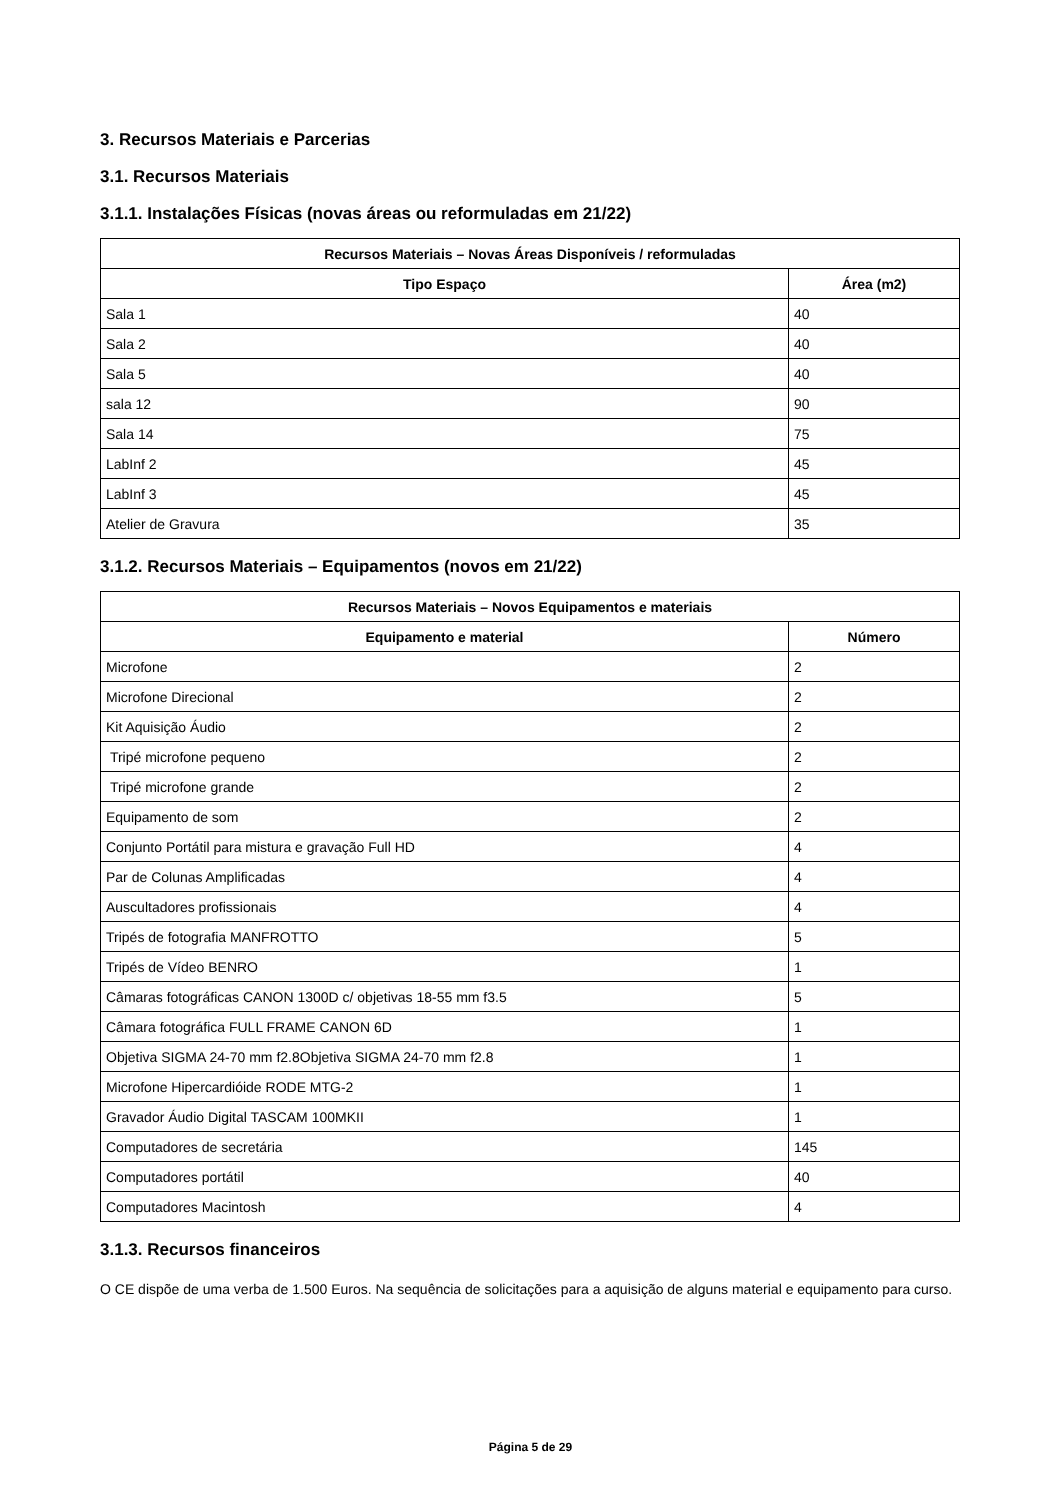3. Recursos Materiais e Parcerias
3.1. Recursos Materiais
3.1.1. Instalações Físicas (novas áreas ou reformuladas em 21/22)
| Recursos Materiais – Novas Áreas Disponíveis / reformuladas | |
| --- | --- |
| Tipo Espaço | Área (m2) |
| Sala 1 | 40 |
| Sala 2 | 40 |
| Sala 5 | 40 |
| sala 12 | 90 |
| Sala 14 | 75 |
| LabInf 2 | 45 |
| LabInf 3 | 45 |
| Atelier de Gravura | 35 |
3.1.2. Recursos Materiais – Equipamentos (novos em 21/22)
| Recursos Materiais – Novos Equipamentos e materiais | |
| --- | --- |
| Equipamento e material | Número |
| Microfone | 2 |
| Microfone Direcional | 2 |
| Kit Aquisição Áudio | 2 |
| Tripé microfone pequeno | 2 |
| Tripé microfone grande | 2 |
| Equipamento de som | 2 |
| Conjunto Portátil para mistura e gravação Full HD | 4 |
| Par de Colunas Amplificadas | 4 |
| Auscultadores profissionais | 4 |
| Tripés de fotografia MANFROTTO | 5 |
| Tripés de Vídeo BENRO | 1 |
| Câmaras fotográficas CANON 1300D c/ objetivas 18-55 mm f3.5 | 5 |
| Câmara fotográfica FULL FRAME CANON 6D | 1 |
| Objetiva SIGMA 24-70 mm f2.8Objetiva SIGMA 24-70 mm f2.8 | 1 |
| Microfone Hipercardióide RODE MTG-2 | 1 |
| Gravador Áudio Digital TASCAM 100MKII | 1 |
| Computadores de secretária | 145 |
| Computadores portátil | 40 |
| Computadores Macintosh | 4 |
3.1.3. Recursos financeiros
O CE dispõe de uma verba de 1.500 Euros. Na sequência de solicitações para a aquisição de alguns material e equipamento para curso.
Página 5 de 29